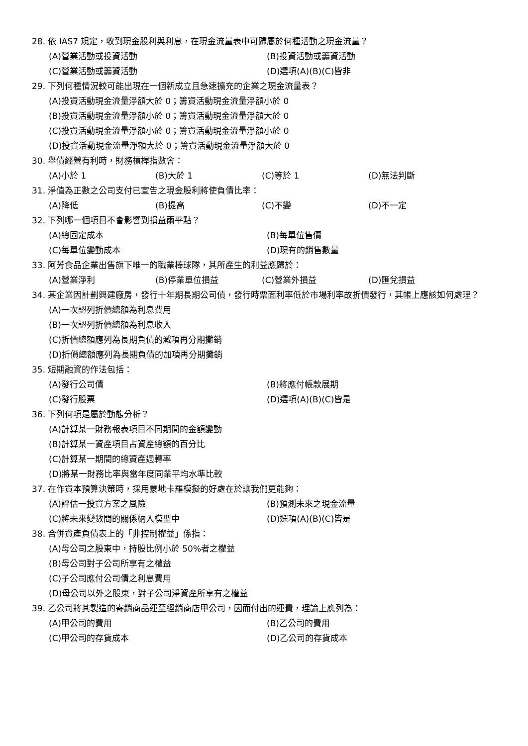28. 依 IAS7 規定，收到現金股利與利息，在現金流量表中可歸屬於何種活動之現金流量？
(A)營業活動或投資活動 (B)投資活動或籌資活動 (C)營業活動或籌資活動 (D)選項(A)(B)(C)皆非
29. 下列何種情況較可能出現在一個新成立且急速擴充的企業之現金流量表？
(A)投資活動現金流量淨額大於 0；籌資活動現金流量淨額小於 0
(B)投資活動現金流量淨額小於 0；籌資活動現金流量淨額大於 0
(C)投資活動現金流量淨額小於 0；籌資活動現金流量淨額小於 0
(D)投資活動現金流量淨額大於 0；籌資活動現金流量淨額大於 0
30. 舉債經營有利時，財務槓桿指數會：
(A)小於 1 (B)大於 1 (C)等於 1 (D)無法判斷
31. 淨值為正數之公司支付已宣告之現金股利將使負債比率：
(A)降低 (B)提高 (C)不變 (D)不一定
32. 下列哪一個項目不會影響到損益兩平點？
(A)總固定成本 (B)每單位售價 (C)每單位變動成本 (D)現有的銷售數量
33. 阿芳食品企業出售旗下唯一的職業棒球隊，其所產生的利益應歸於：
(A)營業淨利 (B)停業單位損益 (C)營業外損益 (D)匯兌損益
34. 某企業因計劃興建廠房，發行十年期長期公司債，發行時票面利率低於市場利率故折價發行，其帳上應該如何處理？
(A)一次認列折價總額為利息費用
(B)一次認列折價總額為利息收入
(C)折價總額應列為長期負債的減項再分期攤銷
(D)折價總額應列為長期負債的加項再分期攤銷
35. 短期融資的作法包括：
(A)發行公司債 (B)將應付帳款展期 (C)發行股票 (D)選項(A)(B)(C)皆是
36. 下列何項是屬於動態分析？
(A)計算某一財務報表項目不同期間的金額變動
(B)計算某一資產項目占資產總額的百分比
(C)計算某一期間的總資產週轉率
(D)將某一財務比率與當年度同業平均水準比較
37. 在作資本預算決策時，採用蒙地卡羅模擬的好處在於讓我們更能夠：
(A)評估一投資方案之風險 (B)預測未來之現金流量 (C)將未來變數間的關係納入模型中 (D)選項(A)(B)(C)皆是
38. 合併資產負債表上的「非控制權益」係指：
(A)母公司之股東中，持股比例小於 50%者之權益
(B)母公司對子公司所享有之權益
(C)子公司應付公司債之利息費用
(D)母公司以外之股東，對子公司淨資產所享有之權益
39. 乙公司將其製造的寄銷商品運至經銷商店甲公司，因而付出的運費，理論上應列為：
(A)甲公司的費用 (B)乙公司的費用 (C)甲公司的存貨成本 (D)乙公司的存貨成本